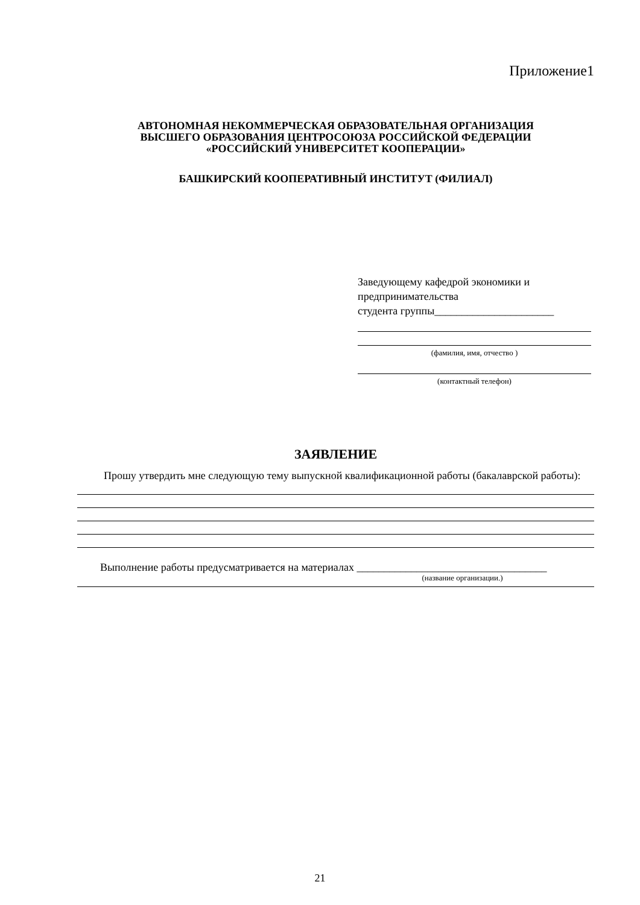Приложение1
АВТОНОМНАЯ НЕКОММЕРЧЕСКАЯ ОБРАЗОВАТЕЛЬНАЯ ОРГАНИЗАЦИЯ
ВЫСШЕГО ОБРАЗОВАНИЯ ЦЕНТРОСОЮЗА РОССИЙСКОЙ ФЕДЕРАЦИИ
«РОССИЙСКИЙ УНИВЕРСИТЕТ КООПЕРАЦИИ»
БАШКИРСКИЙ КООПЕРАТИВНЫЙ ИНСТИТУТ (ФИЛИАЛ)
Заведующему кафедрой экономики и
предпринимательства
студента группы______________________
(фамилия, имя, отчество )
(контактный телефон)
ЗАЯВЛЕНИЕ
Прошу утвердить мне следующую тему выпускной квалификационной работы (бакалаврской работы):
Выполнение работы предусматривается на материалах ___________________________________
(название организации.)
21